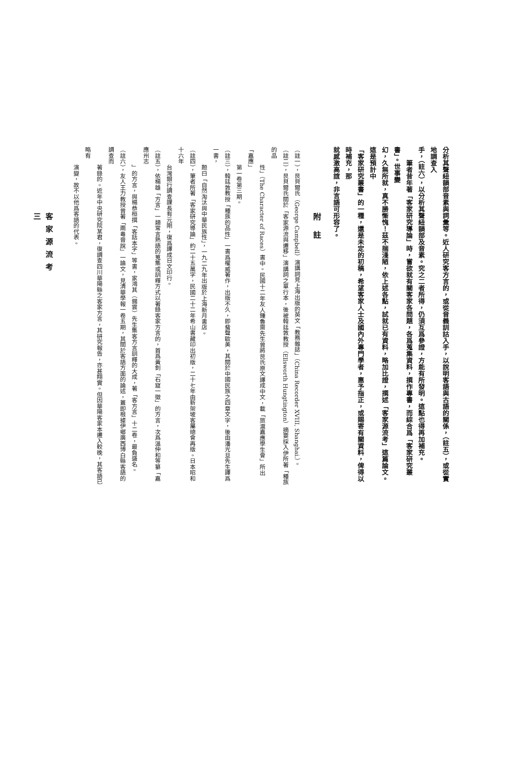分析其聲紐韻部音素與詞彙等。近人研究客方言的，或從音義訓詁入手，以說明客語與古語的關係，（註五），或從實地調查入
手，（註六），以分析其聲紐韻部及音素。究之二者所得，仍須互爲參證，方能有所發明。這點也得再加補充。
筆者昔年著「客家研究導論」時，嘗欲就有關客家各問題，各爲蒐集資料，撰作專書，而綜合爲「客家研究叢書」。世事變
幻，久無所就，真不勝慚愧！茲不揣淺陋，依上述各點，試就已有資料，略加比證，撰述「客家源流考」這篇論文。這是預計中
「客家研究叢書」的一種，還是未定的初稿，希望客家人士及國內外專門學者，惠予指正，或賜寄有關資料，俾得以時補充，那
就感激高誼，非言語可形容了。
附註
（註一），艮貝爾氏（George Campbell）演講詞見上海出版的英文「教務雜誌」（China Recorder XVIII, Shanghai.）。
（註二），艮貝爾氏關於「客家源流與遷移」演講詞之單行本，後被韓廷敦教授（Ellsworth Hungtington）摘要採入伊所著「種族的品
性」（The Character of Races）書中。民國十二年友人鍾魯齋先生曾將艮氏原文譯成中文，載「旅滬嘉應學生會」所出「嘉應」
第一卷第三期。
（註三），韓廷敦教授「種族的品性」一書爲權威著作，出版不久，即蜚聲歐美，其關於中國民族之四章文字，後由潘光旦先生譯爲一書，
題曰「自然淘汰與中華民族性」，一九二九年出版於上海新月書店。
（註四），筆者所著「客家研究導論」約二十五萬字，民國二十二年希山書藏印出初版，二十七年由新架坡客屬總會再版。日本昭和十六年
台灣銀行調查課長有元剛，復爲譯成日文印行。
（註五），依楊雄「方言」一類常言熟語的蒐集或訓釋方式以著錄客家方言的，首爲黃釗「石窟一徵」的方言，次爲溫仲和等纂「嘉應州志
」的方言，與楊恭桓撰「客話本字」等書，家鴻其（錫雲）先生集客方言訓釋的大成，著「客方言」十二卷，最負盛名。
（註六），友人王力教授曾著「兩粵音說」一論文，見清華學報一卷五期，其關於客語方面的論述，蓋即根據伊鄉廣西博白縣客語的調查而
著錄的。近年中央研究院某君，復調查四川華陽縣之客家方言，其研究報告，亦甚翔實。但因華陽客家本遷入較晚，其客語已略有
演變，故不以他爲客語的代表。
客家源流考
三